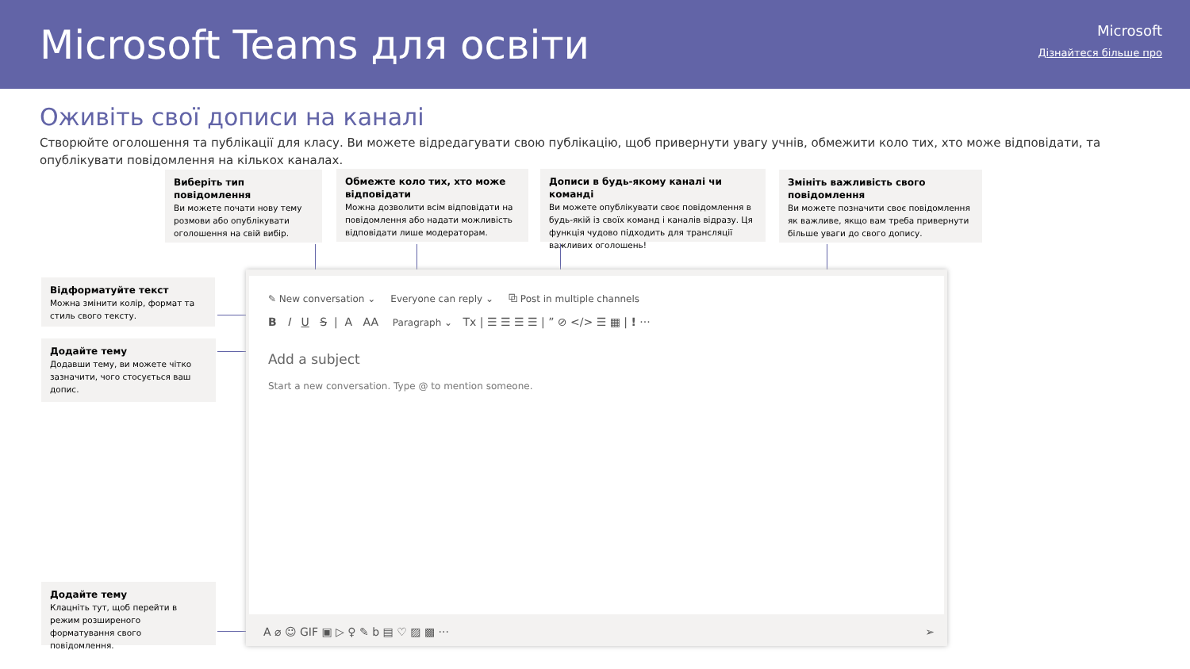Microsoft Teams для освіти Microsoft
Дізнайтеся більше про
Оживіть свої дописи на каналі
Створюйте оголошення та публікації для класу. Ви можете відредагувати свою публікацію, щоб привернути увагу учнів, обмежити коло тих, хто може відповідати, та опублікувати повідомлення на кількох каналах.
Виберіть тип повідомлення
Ви можете почати нову тему розмови або опублікувати оголошення на свій вибір.
Обмежте коло тих, хто може відповідати
Можна дозволити всім відповідати на повідомлення або надати можливість відповідати лише модераторам.
Дописи в будь-якому каналі чи команді
Ви можете опублікувати своє повідомлення в будь-якій із своїх команд і каналів відразу. Ця функція чудово підходить для трансляції важливих оголошень!
Змініть важливість свого повідомлення
Ви можете позначити своє повідомлення як важливе, якщо вам треба привернути більше уваги до свого допису.
Відформатуйте текст
Можна змінити колір, формат та стиль свого тексту.
Додайте тему
Додавши тему, ви можете чітко зазначити, чого стосується ваш допис.
Додайте тему
Клацніть тут, щоб перейти в режим розширеного форматування свого повідомлення.
✎ New conversation ⌄ Everyone can reply ⌄ ⧉ Post in multiple channels
B I U S | A AA Paragraph ⌄ Tx | ☰ ☰ ☰ ☰ | ” ⊘ </> ☰ ▦ | ! ···
Add a subject
Start a new conversation. Type @ to mention someone.
A ⌀ ☺ GIF ▣ ▷ ♀ ✎ b ▤ ♡ ▨ ▩ ··· ➢